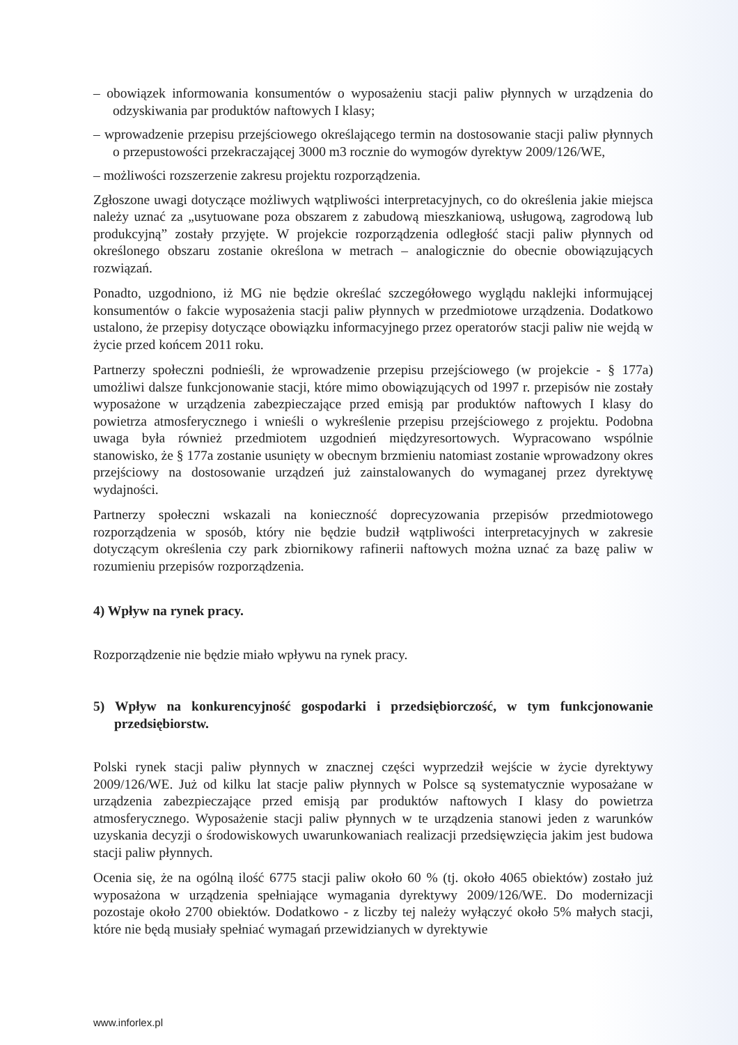– obowiązek informowania konsumentów o wyposażeniu stacji paliw płynnych w urządzenia do odzyskiwania par produktów naftowych I klasy;
– wprowadzenie przepisu przejściowego określającego termin na dostosowanie stacji paliw płynnych o przepustowości przekraczającej 3000 m3 rocznie do wymogów dyrektyw 2009/126/WE,
– możliwości rozszerzenie zakresu projektu rozporządzenia.
Zgłoszone uwagi dotyczące możliwych wątpliwości interpretacyjnych, co do określenia jakie miejsca należy uznać za „usytuowane poza obszarem z zabudową mieszkaniową, usługową, zagrodową lub produkcyjną” zostały przyjęte. W projekcie rozporządzenia odległość stacji paliw płynnych od określonego obszaru zostanie określona w metrach – analogicznie do obecnie obowiązujących rozwiązań.
Ponadto, uzgodniono, iż MG nie będzie określać szczegółowego wyglądu naklejki informującej konsumentów o fakcie wyposażenia stacji paliw płynnych w przedmiotowe urządzenia. Dodatkowo ustalono, że przepisy dotyczące obowiązku informacyjnego przez operatorów stacji paliw nie wejdą w życie przed końcem 2011 roku.
Partnerzy społeczni podnieśli, że wprowadzenie przepisu przejściowego (w projekcie - § 177a) umożliwi dalsze funkcjonowanie stacji, które mimo obowiązujących od 1997 r. przepisów nie zostały wyposażone w urządzenia zabezpieczające przed emisją par produktów naftowych I klasy do powietrza atmosferycznego i wnieśli o wykreślenie przepisu przejściowego z projektu. Podobna uwaga była również przedmiotem uzgodnień międzyresortowych. Wypracowano wspólnie stanowisko, że § 177a zostanie usunięty w obecnym brzmieniu natomiast zostanie wprowadzony okres przejściowy na dostosowanie urządzeń już zainstalowanych do wymaganej przez dyrektywę wydajności.
Partnerzy społeczni wskazali na konieczność doprecyzowania przepisów przedmiotowego rozporządzenia w sposób, który nie będzie budził wątpliwości interpretacyjnych w zakresie dotyczącym określenia czy park zbiornikowy rafinerii naftowych można uznać za bazę paliw w rozumieniu przepisów rozporządzenia.
4) Wpływ na rynek pracy.
Rozporządzenie nie będzie miało wpływu na rynek pracy.
5) Wpływ na konkurencyjność gospodarki i przedsiębiorczość, w tym funkcjonowanie przedsiębiorstw.
Polski rynek stacji paliw płynnych w znacznej części wyprzedził wejście w życie dyrektywy 2009/126/WE. Już od kilku lat stacje paliw płynnych w Polsce są systematycznie wyposażane w urządzenia zabezpieczające przed emisją par produktów naftowych I klasy do powietrza atmosferycznego. Wyposażenie stacji paliw płynnych w te urządzenia stanowi jeden z warunków uzyskania decyzji o środowiskowych uwarunkowaniach realizacji przedsięwzięcia jakim jest budowa stacji paliw płynnych.
Ocenia się, że na ogólną ilość 6775 stacji paliw około 60 % (tj. około 4065 obiektów) zostało już wyposażona w urządzenia spełniające wymagania dyrektywy 2009/126/WE. Do modernizacji pozostaje około 2700 obiektów. Dodatkowo - z liczby tej należy wyłączyć około 5% małych stacji, które nie będą musiały spełniać wymagań przewidzianych w dyrektywie
www.inforlex.pl